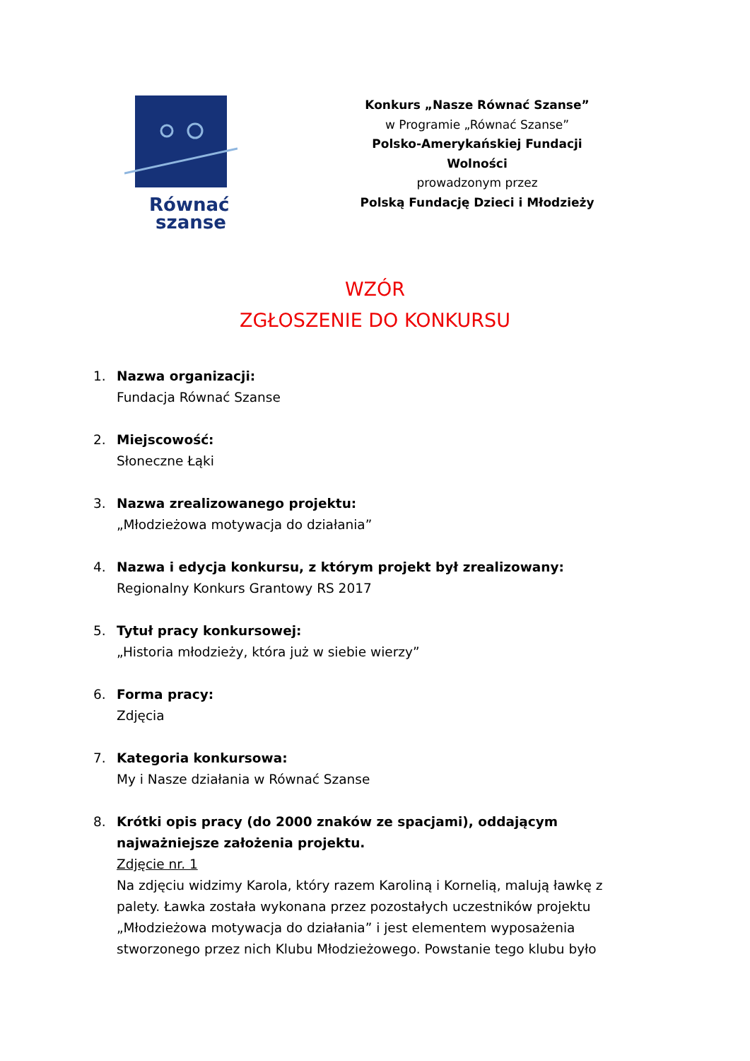Równać
szanse
Konkurs „Nasze Równać Szanse”
w Programie „Równać Szanse”
Polsko-Amerykańskiej Fundacji Wolności
prowadzonym przez
Polską Fundację Dzieci i Młodzieży
WZÓR
ZGŁOSZENIE DO KONKURSU
1. Nazwa organizacji:
Fundacja Równać Szanse
2. Miejscowość:
Słoneczne Łąki
3. Nazwa zrealizowanego projektu:
„Młodzieżowa motywacja do działania”
4. Nazwa i edycja konkursu, z którym projekt był zrealizowany:
Regionalny Konkurs Grantowy RS 2017
5. Tytuł pracy konkursowej:
„Historia młodzieży, która już w siebie wierzy”
6. Forma pracy:
Zdjęcia
7. Kategoria konkursowa:
My i Nasze działania w Równać Szanse
8. Krótki opis pracy (do 2000 znaków ze spacjami), oddającym najważniejsze założenia projektu.
Zdjęcie nr. 1
Na zdjęciu widzimy Karola, który razem Karoliną i Kornelią, malują ławkę z palety. Ławka została wykonana przez pozostałych uczestników projektu „Młodzieżowa motywacja do działania” i jest elementem wyposażenia stworzonego przez nich Klubu Młodzieżowego. Powstanie tego klubu było